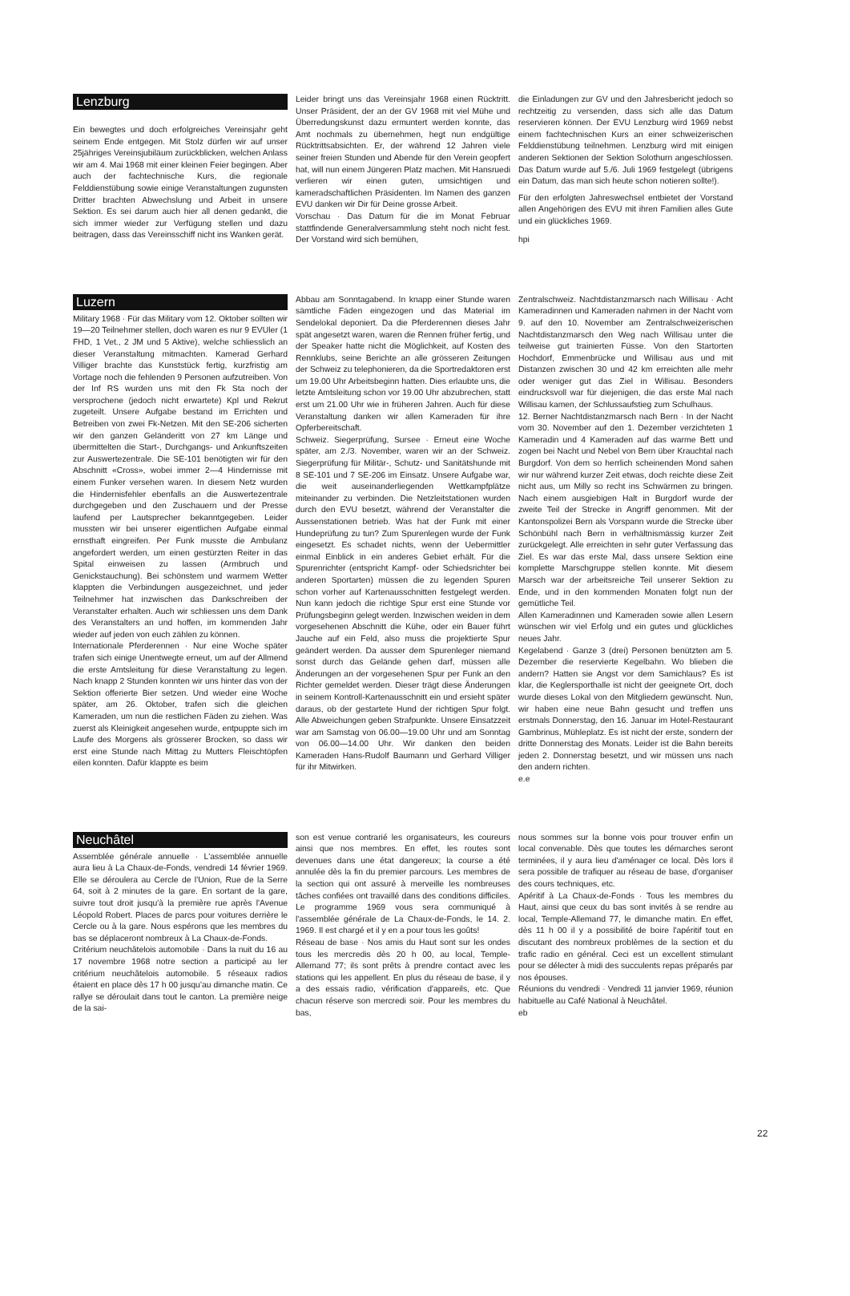Lenzburg
Ein bewegtes und doch erfolgreiches Vereinsjahr geht seinem Ende entgegen. Mit Stolz dürfen wir auf unser 25jähriges Vereinsjubiläum zurückblicken, welchen Anlass wir am 4. Mai 1968 mit einer kleinen Feier begingen. Aber auch der fachtechnische Kurs, die regionale Felddienstübung sowie einige Veranstaltungen zugunsten Dritter brachten Abwechslung und Arbeit in unsere Sektion. Es sei darum auch hier all denen gedankt, die sich immer wieder zur Verfügung stellen und dazu beitragen, dass das Vereinsschiff nicht ins Wanken gerät.
Leider bringt uns das Vereinsjahr 1968 einen Rücktritt. Unser Präsident, der an der GV 1968 mit viel Mühe und Überredungskunst dazu ermuntert werden konnte, das Amt nochmals zu übernehmen, hegt nun endgültige Rücktrittsabsichten. Er, der während 12 Jahren viele seiner freien Stunden und Abende für den Verein geopfert hat, will nun einem Jüngeren Platz machen. Mit Hansruedi verlieren wir einen guten, umsichtigen und kameradschaftlichen Präsidenten. Im Namen des ganzen EVU danken wir Dir für Deine grosse Arbeit.
Vorschau · Das Datum für die im Monat Februar stattfindende Generalversammlung steht noch nicht fest. Der Vorstand wird sich bemühen,
die Einladungen zur GV und den Jahresbericht jedoch so rechtzeitig zu versenden, dass sich alle das Datum reservieren können. Der EVU Lenzburg wird 1969 nebst einem fachtechnischen Kurs an einer schweizerischen Felddienstübung teilnehmen. Lenzburg wird mit einigen anderen Sektionen der Sektion Solothurn angeschlossen. Das Datum wurde auf 5./6. Juli 1969 festgelegt (übrigens ein Datum, das man sich heute schon notieren sollte!).
Für den erfolgten Jahreswechsel entbietet der Vorstand allen Angehörigen des EVU mit ihren Familien alles Gute und ein glückliches 1969.
hpi
Luzern
Military 1968 · Für das Military vom 12. Oktober sollten wir 19—20 Teilnehmer stellen, doch waren es nur 9 EVUler (1 FHD, 1 Vet., 2 JM und 5 Aktive), welche schliesslich an dieser Veranstaltung mitmachten. Kamerad Gerhard Villiger brachte das Kunststück fertig, kurzfristig am Vortage noch die fehlenden 9 Personen aufzutreiben. Von der Inf RS wurden uns mit den Fk Sta noch der versprochene (jedoch nicht erwartete) Kpl und Rekrut zugeteilt. Unsere Aufgabe bestand im Errichten und Betreiben von zwei Fk-Netzen. Mit den SE-206 sicherten wir den ganzen Geländeritt von 27 km Länge und übermittelten die Start-, Durchgangs- und Ankunftszeiten zur Auswertezentrale. Die SE-101 benötigten wir für den Abschnitt «Cross», wobei immer 2—4 Hindernisse mit einem Funker versehen waren. In diesem Netz wurden die Hindernisfehler ebenfalls an die Auswertezentrale durchgegeben und den Zuschauern und der Presse laufend per Lautsprecher bekanntgegeben. Leider mussten wir bei unserer eigentlichen Aufgabe einmal ernsthaft eingreifen. Per Funk musste die Ambulanz angefordert werden, um einen gestürzten Reiter in das Spital einweisen zu lassen (Armbruch und Genickstauchung). Bei schönstem und warmem Wetter klappten die Verbindungen ausgezeichnet, und jeder Teilnehmer hat inzwischen das Dankschreiben der Veranstalter erhalten. Auch wir schliessen uns dem Dank des Veranstalters an und hoffen, im kommenden Jahr wieder auf jeden von euch zählen zu können.
Internationale Pferderennen · Nur eine Woche später trafen sich einige Unentwegte erneut, um auf der Allmend die erste Amtsleitung für diese Veranstaltung zu legen. Nach knapp 2 Stunden konnten wir uns hinter das von der Sektion offerierte Bier setzen. Und wieder eine Woche später, am 26. Oktober, trafen sich die gleichen Kameraden, um nun die restlichen Fäden zu ziehen. Was zuerst als Kleinigkeit angesehen wurde, entpuppte sich im Laufe des Morgens als grösserer Brocken, so dass wir erst eine Stunde nach Mittag zu Mutters Fleischtöpfen eilen konnten. Dafür klappte es beim
Abbau am Sonntagabend. In knapp einer Stunde waren sämtliche Fäden eingezogen und das Material im Sendelokal deponiert. Da die Pferderennen dieses Jahr spät angesetzt waren, waren die Rennen früher fertig, und der Speaker hatte nicht die Möglichkeit, auf Kosten des Rennklubs, seine Berichte an alle grösseren Zeitungen der Schweiz zu telephonieren, da die Sportredaktoren erst um 19.00 Uhr Arbeitsbeginn hatten. Dies erlaubte uns, die letzte Amtsleitung schon vor 19.00 Uhr abzubrechen, statt erst um 21.00 Uhr wie in früheren Jahren. Auch für diese Veranstaltung danken wir allen Kameraden für ihre Opferbereitschaft.
Schweiz. Siegerprüfung, Sursee · Erneut eine Woche später, am 2./3. November, waren wir an der Schweiz. Siegerprüfung für Militär-, Schutz- und Sanitätshunde mit 8 SE-101 und 7 SE-206 im Einsatz. Unsere Aufgabe war, die weit auseinanderliegenden Wettkampfplätze miteinander zu verbinden. Die Netzleitstationen wurden durch den EVU besetzt, während der Veranstalter die Aussenstationen betrieb. Was hat der Funk mit einer Hundeprüfung zu tun? Zum Spurenlegen wurde der Funk eingesetzt. Es schadet nichts, wenn der Uebermittler einmal Einblick in ein anderes Gebiet erhält. Für die Spurenrichter (entspricht Kampf- oder Schiedsrichter bei anderen Sportarten) müssen die zu legenden Spuren schon vorher auf Kartenausschnitten festgelegt werden. Nun kann jedoch die richtige Spur erst eine Stunde vor Prüfungsbeginn gelegt werden. Inzwischen weiden in dem vorgesehenen Abschnitt die Kühe, oder ein Bauer führt Jauche auf ein Feld, also muss die projektierte Spur geändert werden. Da ausser dem Spurenleger niemand sonst durch das Gelände gehen darf, müssen alle Änderungen an der vorgesehenen Spur per Funk an den Richter gemeldet werden. Dieser trägt diese Änderungen in seinem Kontroll-Kartenausschnitt ein und ersieht später daraus, ob der gestartete Hund der richtigen Spur folgt. Alle Abweichungen geben Strafpunkte. Unsere Einsatzzeit war am Samstag von 06.00—19.00 Uhr und am Sonntag von 06.00—14.00 Uhr. Wir danken den beiden Kameraden Hans-Rudolf Baumann und Gerhard Villiger für ihr Mitwirken.
Zentralschweiz. Nachtdistanzmarsch nach Willisau · Acht Kameradinnen und Kameraden nahmen in der Nacht vom 9. auf den 10. November am Zentralschweizerischen Nachtdistanzmarsch den Weg nach Willisau unter die teilweise gut trainierten Füsse. Von den Startorten Hochdorf, Emmenbrücke und Willisau aus und mit Distanzen zwischen 30 und 42 km erreichten alle mehr oder weniger gut das Ziel in Willisau. Besonders eindrucksvoll war für diejenigen, die das erste Mal nach Willisau kamen, der Schlussaufstieg zum Schulhaus.
12. Berner Nachtdistanzmarsch nach Bern · In der Nacht vom 30. November auf den 1. Dezember verzichteten 1 Kameradin und 4 Kameraden auf das warme Bett und zogen bei Nacht und Nebel von Bern über Krauchtal nach Burgdorf. Von dem so herrlich scheinenden Mond sahen wir nur während kurzer Zeit etwas, doch reichte diese Zeit nicht aus, um Milly so recht ins Schwärmen zu bringen. Nach einem ausgiebigen Halt in Burgdorf wurde der zweite Teil der Strecke in Angriff genommen. Mit der Kantonspolizei Bern als Vorspann wurde die Strecke über Schönbühl nach Bern in verhältnismässig kurzer Zeit zurückgelegt. Alle erreichten in sehr guter Verfassung das Ziel. Es war das erste Mal, dass unsere Sektion eine komplette Marschgruppe stellen konnte. Mit diesem Marsch war der arbeitsreiche Teil unserer Sektion zu Ende, und in den kommenden Monaten folgt nun der gemütliche Teil.
Allen Kameradinnen und Kameraden sowie allen Lesern wünschen wir viel Erfolg und ein gutes und glückliches neues Jahr.
Kegelabend · Ganze 3 (drei) Personen benützten am 5. Dezember die reservierte Kegelbahn. Wo blieben die andern? Hatten sie Angst vor dem Samichlaus? Es ist klar, die Keglersporthalle ist nicht der geeignete Ort, doch wurde dieses Lokal von den Mitgliedern gewünscht. Nun, wir haben eine neue Bahn gesucht und treffen uns erstmals Donnerstag, den 16. Januar im Hotel-Restaurant Gambrinus, Mühleplatz. Es ist nicht der erste, sondern der dritte Donnerstag des Monats. Leider ist die Bahn bereits jeden 2. Donnerstag besetzt, und wir müssen uns nach den andern richten.
e.e
Neuchâtel
Assemblée générale annuelle · L'assemblée annuelle aura lieu à La Chaux-de-Fonds, vendredi 14 février 1969. Elle se déroulera au Cercle de l'Union, Rue de la Serre 64, soit à 2 minutes de la gare. En sortant de la gare, suivre tout droit jusqu'à la première rue après l'Avenue Léopold Robert. Places de parcs pour voitures derrière le Cercle ou à la gare. Nous espérons que les membres du bas se déplaceront nombreux à La Chaux-de-Fonds.
Critérium neuchâtelois automobile · Dans la nuit du 16 au 17 novembre 1968 notre section a participé au Ier critérium neuchâtelois automobile. 5 réseaux radios étaient en place dès 17 h 00 jusqu'au dimanche matin. Ce rallye se déroulait dans tout le canton. La première neige de la sai-
son est venue contrarié les organisateurs, les coureurs ainsi que nos membres. En effet, les routes sont devenues dans une état dangereux; la course a été annulée dès la fin du premier parcours. Les membres de la section qui ont assuré à merveille les nombreuses tâches confiées ont travaillé dans des conditions difficiles. Le programme 1969 vous sera communiqué à l'assemblée générale de La Chaux-de-Fonds, le 14. 2. 1969. Il est chargé et il y en a pour tous les goûts!
Réseau de base · Nos amis du Haut sont sur les ondes tous les mercredis dès 20 h 00, au local, Temple-Allemand 77; ils sont prêts à prendre contact avec les stations qui les appellent. En plus du réseau de base, il y a des essais radio, vérification d'appareils, etc. Que chacun réserve son mercredi soir. Pour les membres du bas,
nous sommes sur la bonne vois pour trouver enfin un local convenable. Dès que toutes les démarches seront terminées, il y aura lieu d'aménager ce local. Dès lors il sera possible de trafiquer au réseau de base, d'organiser des cours techniques, etc.
Apéritif à La Chaux-de-Fonds · Tous les membres du Haut, ainsi que ceux du bas sont invités à se rendre au local, Temple-Allemand 77, le dimanche matin. En effet, dès 11 h 00 il y a possibilité de boire l'apéritif tout en discutant des nombreux problèmes de la section et du trafic radio en général. Ceci est un excellent stimulant pour se délecter à midi des succulents repas préparés par nos épouses.
Réunions du vendredi · Vendredi 11 janvier 1969, réunion habituelle au Café National à Neuchâtel.
eb
22